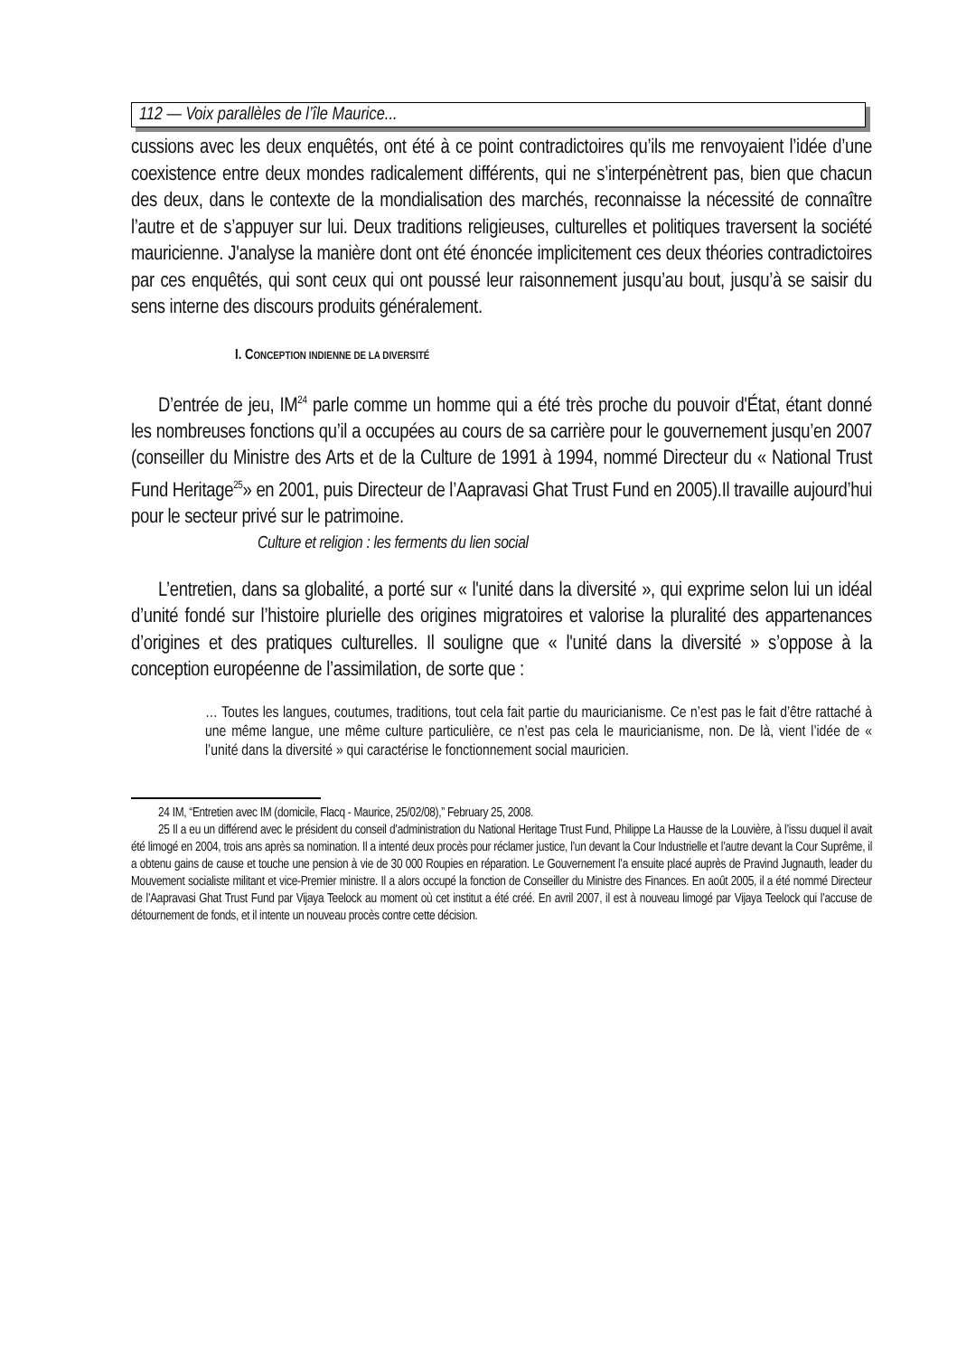112 — Voix parallèles de l’île Maurice...
cussions avec les deux enquêtés, ont été à ce point contradictoires qu’ils me renvoyaient l’idée d’une coexistence entre deux mondes radicalement différents, qui ne s’interpénètrent pas, bien que chacun des deux, dans le contexte de la mondialisation des marchés, reconnaisse la nécessité de connaître l’autre et de s’appuyer sur lui. Deux traditions religieuses, culturelles et politiques traversent la société mauricienne. J'analyse la manière dont ont été énoncée implicitement ces deux théories contradictoires par ces enquêtés, qui sont ceux qui ont poussé leur raisonnement jusqu’au bout, jusqu’à se saisir du sens interne des discours produits généralement.
I. CONCEPTION INDIENNE DE LA DIVERSITÉ
D’entrée de jeu, IM<sup>24</sup> parle comme un homme qui a été très proche du pouvoir d'État, étant donné les nombreuses fonctions qu’il a occupées au cours de sa carrière pour le gouvernement jusqu’en 2007 (conseiller du Ministre des Arts et de la Culture de 1991 à 1994, nommé Directeur du « National Trust Fund Heritage<sup>25</sup>» en 2001, puis Directeur de l’Aapravasi Ghat Trust Fund en 2005).Il travaille aujourd’hui pour le secteur privé sur le patrimoine.
Culture et religion : les ferments du lien social
L’entretien, dans sa globalité, a porté sur « l'unité dans la diversité », qui exprime selon lui un idéal d’unité fondé sur l’histoire plurielle des origines migratoires et valorise la pluralité des appartenances d’origines et des pratiques culturelles. Il souligne que « l'unité dans la diversité » s’oppose à la conception européenne de l’assimilation, de sorte que :
… Toutes les langues, coutumes, traditions, tout cela fait partie du mauricianisme. Ce n’est pas le fait d’être rattaché à une même langue, une même culture particulière, ce n’est pas cela le mauricianisme, non. De là, vient l’idée de « l’unité dans la diversité » qui caractérise le fonctionnement social mauricien.
24 IM, “Entretien avec IM (domicile, Flacq - Maurice, 25/02/08),” February 25, 2008.
25 Il a eu un différend avec le président du conseil d’administration du National Heritage Trust Fund, Philippe La Hausse de la Louvière, à l’issu duquel il avait été limogé en 2004, trois ans après sa nomination. Il a intenté deux procès pour réclamer justice, l’un devant la Cour Industrielle et l’autre devant la Cour Suprême, il a obtenu gains de cause et touche une pension à vie de 30 000 Roupies en réparation. Le Gouvernement l’a ensuite placé auprès de Pravind Jugnauth, leader du Mouvement socialiste militant et vice-Premier ministre. Il a alors occupé la fonction de Conseiller du Ministre des Finances. En août 2005, il a été nommé Directeur de l’Aapravasi Ghat Trust Fund par Vijaya Teelock au moment où cet institut a été créé. En avril 2007, il est à nouveau limogé par Vijaya Teelock qui l’accuse de détournement de fonds, et il intente un nouveau procès contre cette décision.